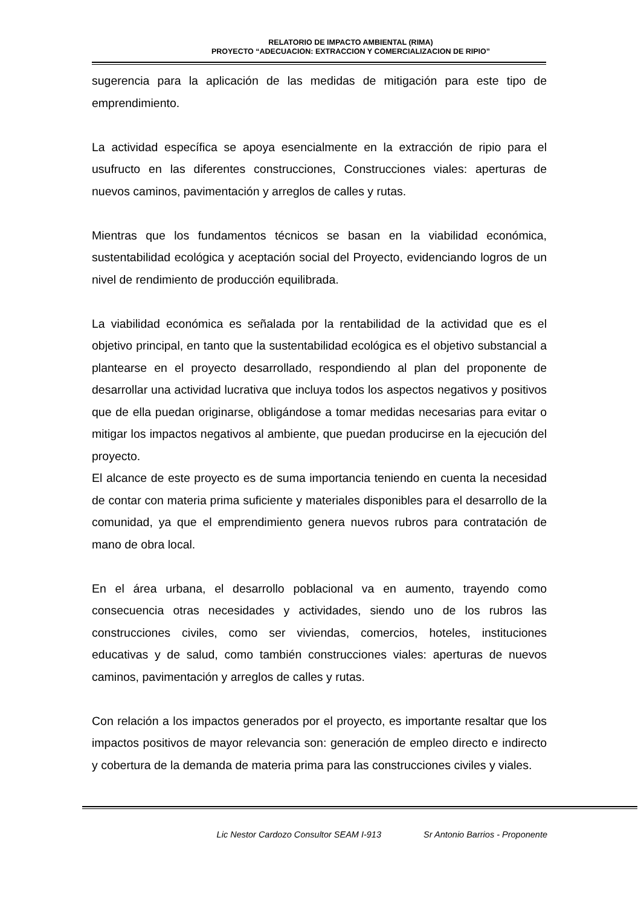RELATORIO DE IMPACTO AMBIENTAL (RIMA)
PROYECTO “ADECUACION: EXTRACCION Y COMERCIALIZACION DE RIPIO”
sugerencia para la aplicación de las medidas de mitigación para este tipo de emprendimiento.
La actividad específica se apoya esencialmente en la extracción de ripio para el usufructo en las diferentes construcciones, Construcciones viales: aperturas de nuevos caminos, pavimentación y arreglos de calles y rutas.
Mientras que los fundamentos técnicos se basan en la viabilidad económica, sustentabilidad ecológica y aceptación social del Proyecto, evidenciando logros de un nivel de rendimiento de producción equilibrada.
La viabilidad económica es señalada por la rentabilidad de la actividad que es el objetivo principal, en tanto que la sustentabilidad ecológica es el objetivo substancial a plantearse en el proyecto desarrollado, respondiendo al plan del proponente de desarrollar una actividad lucrativa que incluya todos los aspectos negativos y positivos que de ella puedan originarse, obligándose a tomar medidas necesarias para evitar o mitigar los impactos negativos al ambiente, que puedan producirse en la ejecución del proyecto.
El alcance de este proyecto es de suma importancia teniendo en cuenta la necesidad de contar con materia prima suficiente y materiales disponibles para el desarrollo de la comunidad, ya que el emprendimiento genera nuevos rubros para contratación de mano de obra local.
En el área urbana, el desarrollo poblacional va en aumento, trayendo como consecuencia otras necesidades y actividades, siendo uno de los rubros las construcciones civiles, como ser viviendas, comercios, hoteles, instituciones educativas y de salud, como también construcciones viales: aperturas de nuevos caminos, pavimentación y arreglos de calles y rutas.
Con relación a los impactos generados por el proyecto, es importante resaltar que los impactos positivos de mayor relevancia son: generación de empleo directo e indirecto y cobertura de la demanda de materia prima para las construcciones civiles y viales.
Lic Nestor Cardozo Consultor SEAM I-913 Sr Antonio Barrios - Proponente